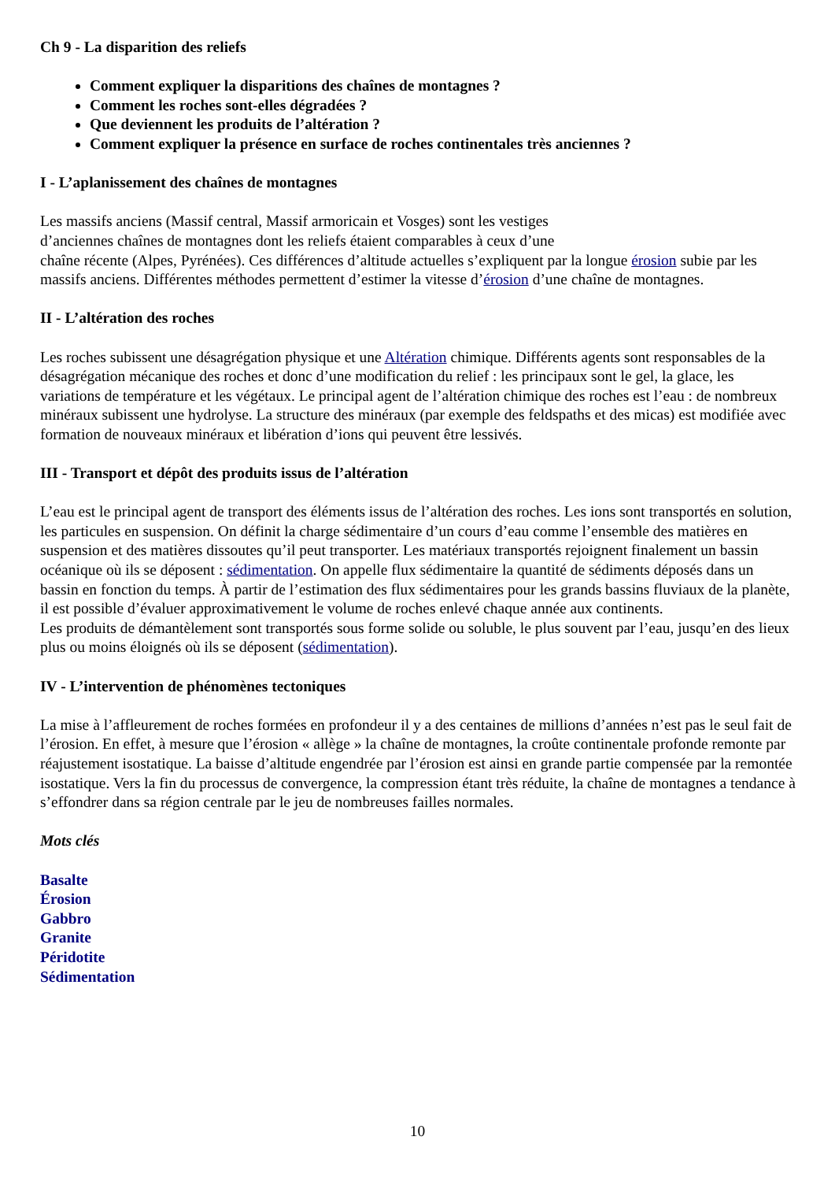Ch 9 - La disparition des reliefs
Comment expliquer la disparitions des chaînes de montagnes ?
Comment les roches sont-elles dégradées ?
Que deviennent les produits de l’altération ?
Comment expliquer la présence en surface de roches continentales très anciennes ?
I - L’aplanissement des chaînes de montagnes
Les massifs anciens (Massif central, Massif armoricain et Vosges) sont les vestiges
d’anciennes chaînes de montagnes dont les reliefs étaient comparables à ceux d’une
chaîne récente (Alpes, Pyrénées). Ces différences d’altitude actuelles s’expliquent par la longue érosion subie par les massifs anciens. Différentes méthodes permettent d’estimer la vitesse d’érosion d’une chaîne de montagnes.
II - L’altération des roches
Les roches subissent une désagrégation physique et une Altération chimique. Différents agents sont responsables de la désagrégation mécanique des roches et donc d’une modification du relief : les principaux sont le gel, la glace, les variations de température et les végétaux. Le principal agent de l’altération chimique des roches est l’eau : de nombreux minéraux subissent une hydrolyse. La structure des minéraux (par exemple des feldspaths et des micas) est modifiée avec formation de nouveaux minéraux et libération d’ions qui peuvent être lessivés.
III - Transport et dépôt des produits issus de l’altération
L’eau est le principal agent de transport des éléments issus de l’altération des roches. Les ions sont transportés en solution, les particules en suspension. On définit la charge sédimentaire d’un cours d’eau comme l’ensemble des matières en suspension et des matières dissoutes qu’il peut transporter. Les matériaux transportés rejoignent finalement un bassin océanique où ils se déposent : sédimentation. On appelle flux sédimentaire la quantité de sédiments déposés dans un bassin en fonction du temps. À partir de l’estimation des flux sédimentaires pour les grands bassins fluviaux de la planète, il est possible d’évaluer approximativement le volume de roches enlevé chaque année aux continents.
Les produits de démantèlement sont transportés sous forme solide ou soluble, le plus souvent par l’eau, jusqu’en des lieux plus ou moins éloignés où ils se déposent (sédimentation).
IV - L’intervention de phénomènes tectoniques
La mise à l’affleurement de roches formées en profondeur il y a des centaines de millions d’années n’est pas le seul fait de l’érosion. En effet, à mesure que l’érosion « allège » la chaîne de montagnes, la croûte continentale profonde remonte par réajustement isostatique. La baisse d’altitude engendrée par l’érosion est ainsi en grande partie compensée par la remontée isostatique. Vers la fin du processus de convergence, la compression étant très réduite, la chaîne de montagnes a tendance à s’effondrer dans sa région centrale par le jeu de nombreuses failles normales.
Mots clés
Basalte
Érosion
Gabbro
Granite
Péridotite
Sédimentation
10